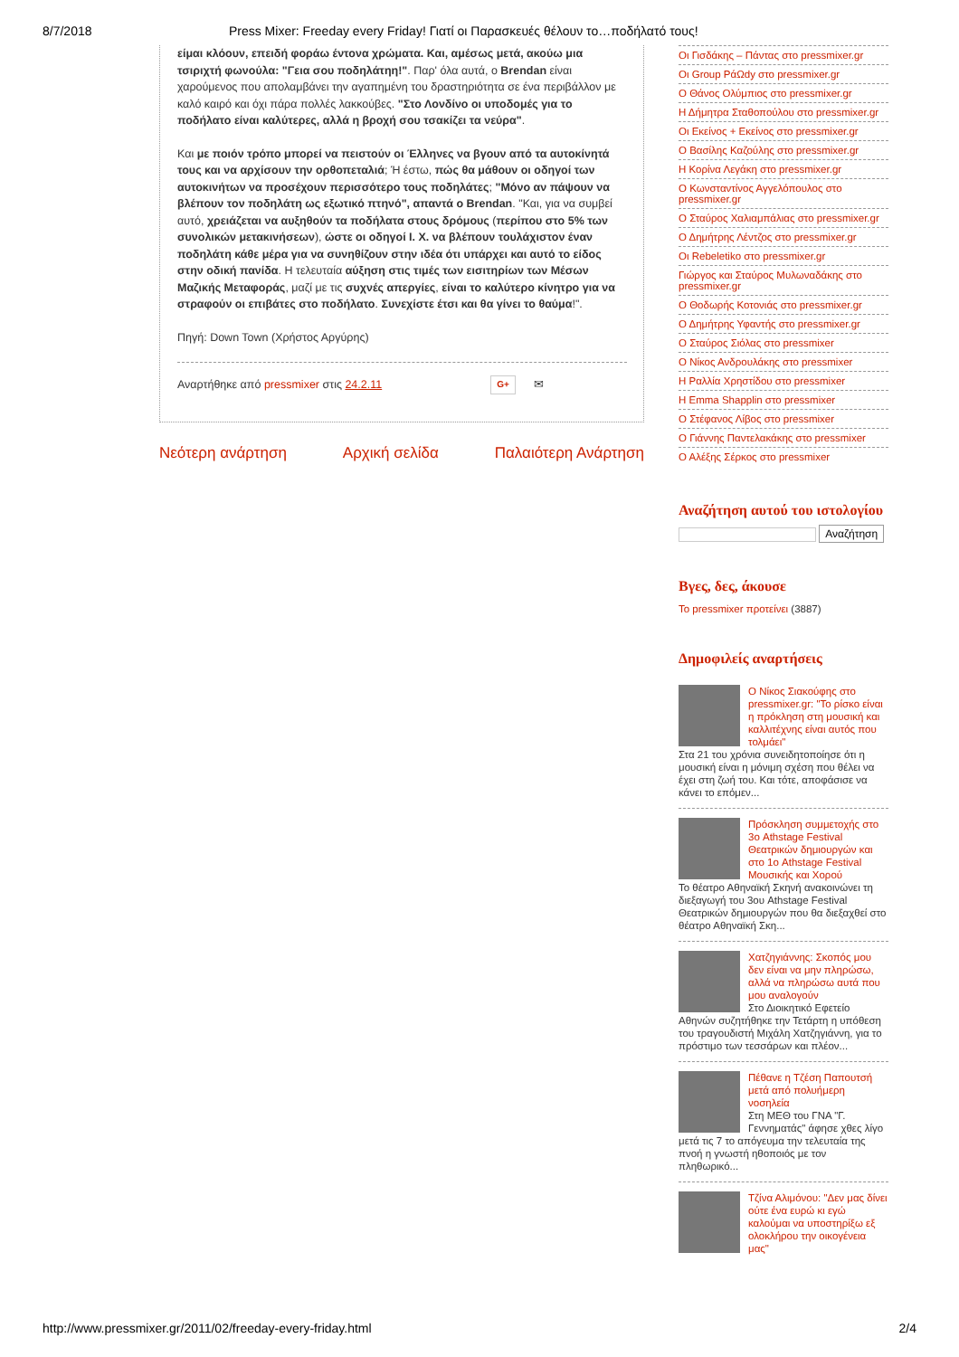8/7/2018 Press Mixer: Freeday every Friday! Γιατί οι Παρασκευές θέλουν το…ποδήλατό τους!
είμαι κλόουν, επειδή φοράω έντονα χρώματα. Και, αμέσως μετά, ακούω μια τσιριχτή φωνούλα: "Γεια σου ποδηλάτηη!". Παρ' όλα αυτά, ο Brendan είναι χαρούμενος που απολαμβάνει την αγαπημένη του δραστηριότητα σε ένα περιβάλλον με καλό καιρό και όχι πάρα πολλές λακκούβες. "Στο Λονδίνο οι υποδομές για το ποδήλατο είναι καλύτερες, αλλά η βροχή σου τσακίζει τα νεύρα".
Και με ποιόν τρόπο μπορεί να πειστούν οι Έλληνες να βγουν από τα αυτοκίνητά τους και να αρχίσουν την ορθοπεταλιά; Ή έστω, πώς θα μάθουν οι οδηγοί των αυτοκινήτων να προσέχουν περισσότερο τους ποδηλάτες; "Μόνο αν πάψουν να βλέπουν τον ποδηλάτη ως εξωτικό πτηνό", απαντά ο Brendan. "Και, για να συμβεί αυτό, χρειάζεται να αυξηθούν τα ποδήλατα στους δρόμους (περίπου στο 5% των συνολικών μετακινήσεων), ώστε οι οδηγοί Ι. Χ. να βλέπουν τουλάχιστον έναν ποδηλάτη κάθε μέρα για να συνηθίζουν στην ιδέα ότι υπάρχει και αυτό το είδος στην οδική πανίδα. Η τελευταία αύξηση στις τιμές των εισιτηρίων των Μέσων Μαζικής Μεταφοράς, μαζί με τις συχνές απεργίες, είναι το καλύτερο κίνητρο για να στραφούν οι επιβάτες στο ποδήλατο. Συνεχίστε έτσι και θα γίνει το θαύμα!".
Πηγή: Down Town (Χρήστος Αργύρης)
Αναρτήθηκε από pressmixer στις 24.2.11 G+ ✉
Νεότερη ανάρτηση Αρχική σελίδα Παλαιότερη Ανάρτηση
Οι Γισδάκης – Πάντας στο pressmixer.gr
Οι Group ΡάΩdy στο pressmixer.gr
Ο Θάνος Ολύμπιος στο pressmixer.gr
Η Δήμητρα Σταθοπούλου στο pressmixer.gr
Οι Εκείνος + Εκείνος στο pressmixer.gr
Ο Βασίλης Καζούλης στο pressmixer.gr
Η Κορίνα Λεγάκη στο pressmixer.gr
Ο Κωνσταντίνος Αγγελόπουλος στο pressmixer.gr
Ο Σταύρος Χαλιαμπάλιας στο pressmixer.gr
Ο Δημήτρης Λέντζος στο pressmixer.gr
Οι Rebeletiko στο pressmixer.gr
Γιώργος και Σταύρος Μυλωναδάκης στο pressmixer.gr
Ο Θοδωρής Κοτονιάς στο pressmixer.gr
Ο Δημήτρης Υφαντής στο pressmixer.gr
Ο Σταύρος Σιόλας στο pressmixer
Ο Νίκος Ανδρουλάκης στο pressmixer
Η Ραλλία Χρηστίδου στο pressmixer
Η Emma Shapplin στο pressmixer
Ο Στέφανος Λίβος στο pressmixer
Ο Γιάννης Παντελακάκης στο pressmixer
Ο Αλέξης Σέρκος στο pressmixer
Αναζήτηση αυτού του ιστολογίου
Αναζήτηση
Βγες, δες, άκουσε
Το pressmixer προτείνει (3887)
Δημοφιλείς αναρτήσεις
Ο Νίκος Σιακούφης στο pressmixer.gr: "Το ρίσκο είναι η πρόκληση στη μουσική και καλλιτέχνης είναι αυτός που τολμάει"
Στα 21 του χρόνια συνειδητοποίησε ότι η μουσική είναι η μόνιμη σχέση που θέλει να έχει στη ζωή του. Και τότε, αποφάσισε να κάνει το επόμεν...
Πρόσκληση συμμετοχής στο 3ο Athstage Festival Θεατρικών δημιουργών και στο 1ο Athstage Festival Μουσικής και Χορού
Το θέατρο Αθηναϊκή Σκηνή ανακοινώνει τη διεξαγωγή του 3ου Athstage Festival Θεατρικών δημιουργών που θα διεξαχθεί στο θέατρο Αθηναϊκή Σκη...
Χατζηγιάννης: Σκοπός μου δεν είναι να μην πληρώσω, αλλά να πληρώσω αυτά που μου αναλογούν
Στο Διοικητικό Εφετείο Αθηνών συζητήθηκε την Τετάρτη η υπόθεση του τραγουδιστή Μιχάλη Χατζηγιάννη, για το πρόστιμο των τεσσάρων και πλέον...
Πέθανε η Τζέση Παπουτσή μετά από πολυήμερη νοσηλεία
Στη ΜΕΘ του ΓΝΑ "Γ. Γεννηματάς" άφησε χθες λίγο μετά τις 7 το απόγευμα την τελευταία της πνοή η γνωστή ηθοποιός με τον πληθωρικό...
Τζίνα Αλιμόνου: "Δεν μας δίνει ούτε ένα ευρώ κι εγώ καλούμαι να υποστηρίξω εξ ολοκλήρου την οικογένεια μας"
http://www.pressmixer.gr/2011/02/freeday-every-friday.html 2/4